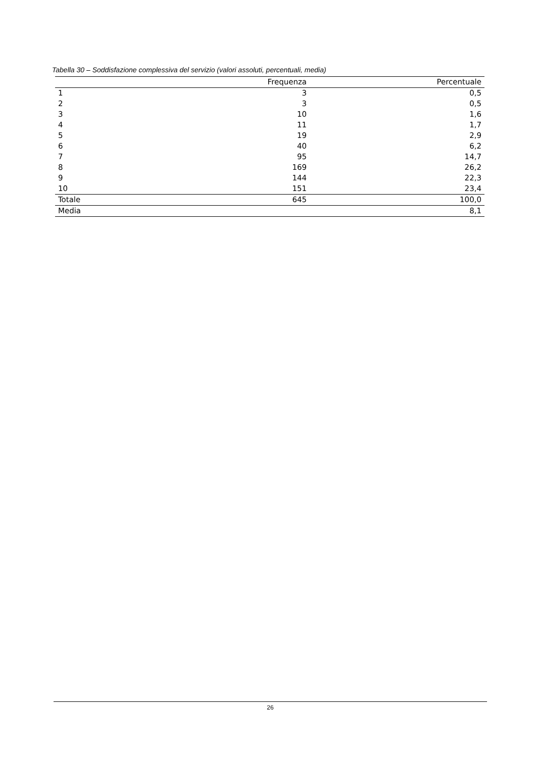Tabella 30 – Soddisfazione complessiva del servizio (valori assoluti, percentuali, media)
| | Frequenza | Percentuale |
| --- | --- | --- |
| 1 | 3 | 0,5 |
| 2 | 3 | 0,5 |
| 3 | 10 | 1,6 |
| 4 | 11 | 1,7 |
| 5 | 19 | 2,9 |
| 6 | 40 | 6,2 |
| 7 | 95 | 14,7 |
| 8 | 169 | 26,2 |
| 9 | 144 | 22,3 |
| 10 | 151 | 23,4 |
| Totale | 645 | 100,0 |
| Media | | 8,1 |
26